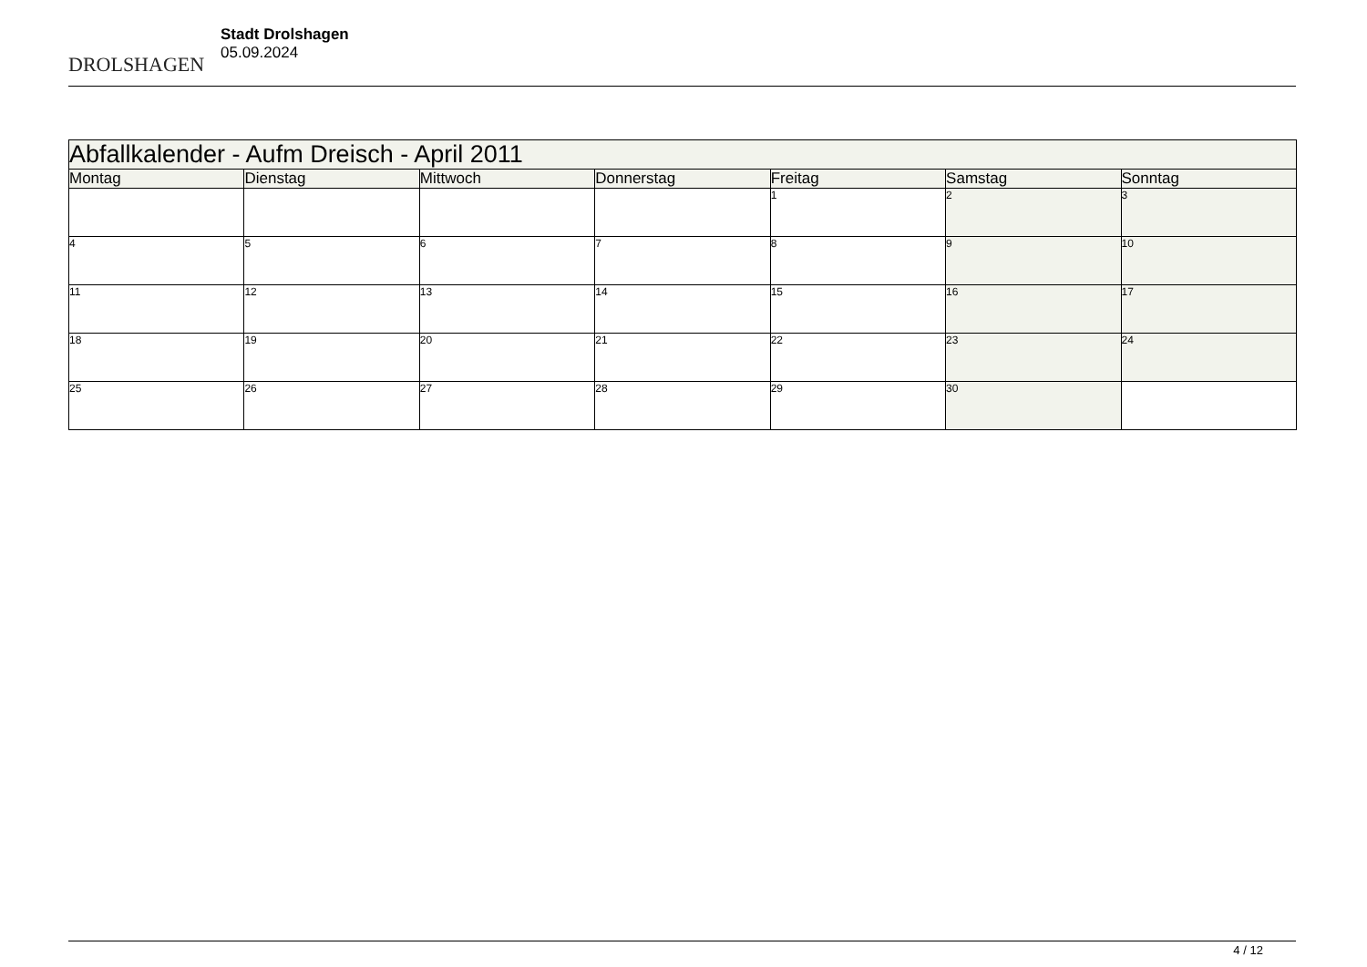DROLSHAGEN
Stadt Drolshagen
05.09.2024
| Abfallkalender - Aufm Dreisch - April 2011 | | | | | | |
| --- | --- | --- | --- | --- | --- | --- |
| Montag | Dienstag | Mittwoch | Donnerstag | Freitag | Samstag | Sonntag |
| | | | | 1 | 2 | 3 |
| 4 | 5 | 6 | 7 | 8 | 9 | 10 |
| 11 | 12 | 13 | 14 | 15 | 16 | 17 |
| 18 | 19 | 20 | 21 | 22 | 23 | 24 |
| 25 | 26 | 27 | 28 | 29 | 30 | |
4 / 12